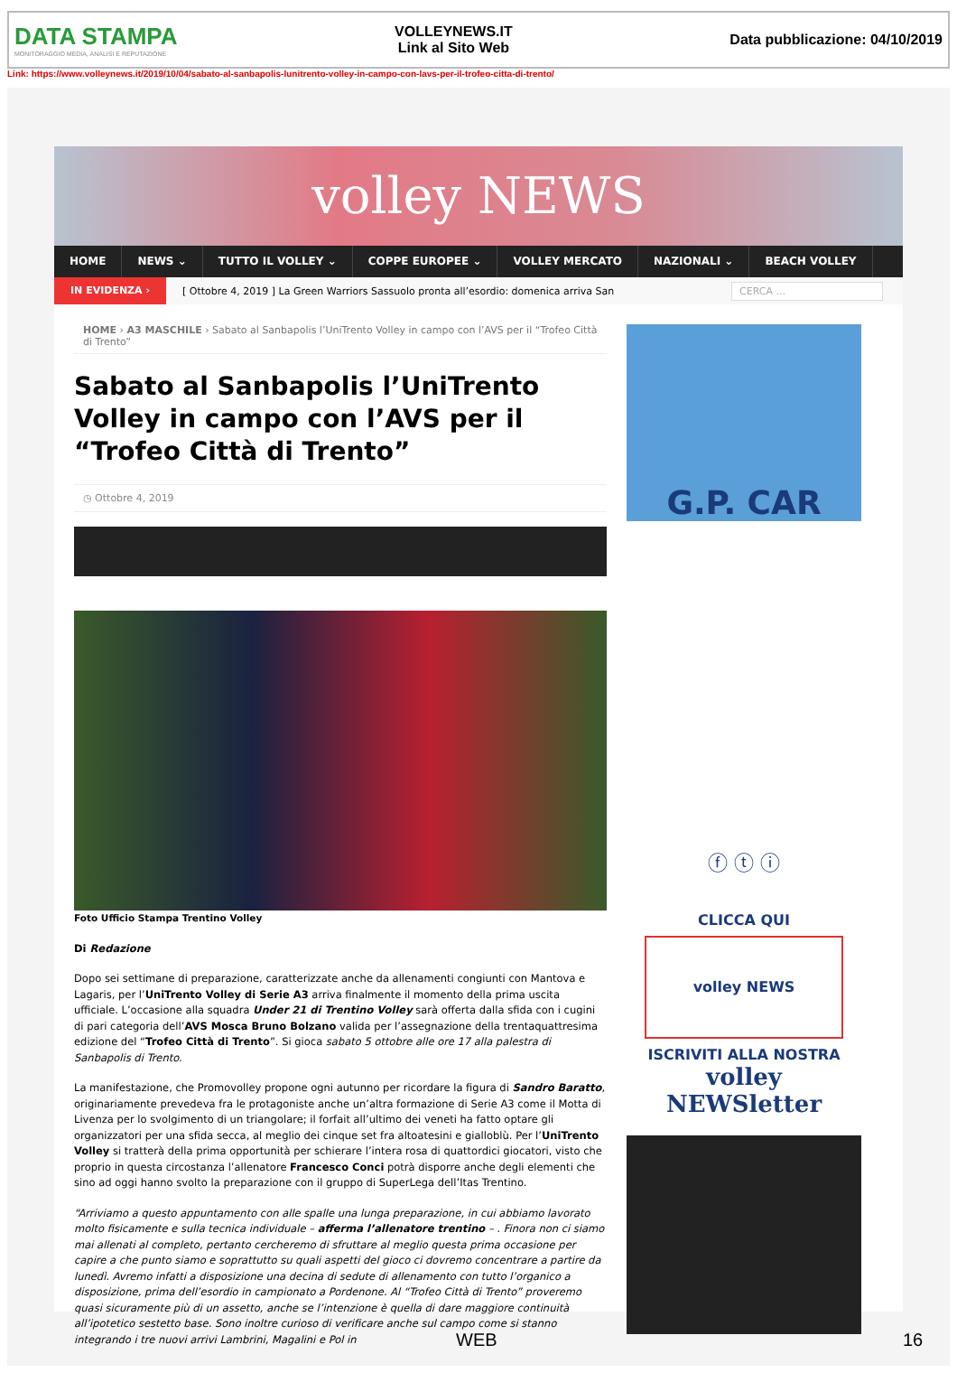DATA STAMPA
MONITORAGGIO MEDIA, ANALISI E REPUTAZIONE
VOLLEYNEWS.IT
Link al Sito Web
Data pubblicazione: 04/10/2019
Link: https://www.volleynews.it/2019/10/04/sabato-al-sanbapolis-lunitrento-volley-in-campo-con-lavs-per-il-trofeo-citta-di-trento/
volley NEWS
HOME NEWS ⌄ TUTTO IL VOLLEY ⌄ COPPE EUROPEE ⌄ VOLLEY MERCATO NAZIONALI ⌄ BEACH VOLLEY
IN EVIDENZA › [ Ottobre 4, 2019 ] La Green Warriors Sassuolo pronta all’esordio: domenica arriva San CERCA ...
HOME › A3 MASCHILE › Sabato al Sanbapolis l’UniTrento Volley in campo con l’AVS per il “Trofeo Città di Trento”
Sabato al Sanbapolis l’UniTrento Volley in campo con l’AVS per il “Trofeo Città di Trento”
◷ Ottobre 4, 2019
Foto Ufficio Stampa Trentino Volley
Di Redazione
Dopo sei settimane di preparazione, caratterizzate anche da allenamenti congiunti con Mantova e Lagaris, per l’UniTrento Volley di Serie A3 arriva finalmente il momento della prima uscita ufficiale. L’occasione alla squadra Under 21 di Trentino Volley sarà offerta dalla sfida con i cugini di pari categoria dell’AVS Mosca Bruno Bolzano valida per l’assegnazione della trentaquattresima edizione del “Trofeo Città di Trento”. Si gioca sabato 5 ottobre alle ore 17 alla palestra di Sanbapolis di Trento.
La manifestazione, che Promovolley propone ogni autunno per ricordare la figura di Sandro Baratto, originariamente prevedeva fra le protagoniste anche un’altra formazione di Serie A3 come il Motta di Livenza per lo svolgimento di un triangolare; il forfait all’ultimo dei veneti ha fatto optare gli organizzatori per una sfida secca, al meglio dei cinque set fra altoatesini e gialloblù. Per l’UniTrento Volley si tratterà della prima opportunità per schierare l’intera rosa di quattordici giocatori, visto che proprio in questa circostanza l’allenatore Francesco Conci potrà disporre anche degli elementi che sino ad oggi hanno svolto la preparazione con il gruppo di SuperLega dell’Itas Trentino.
“Arriviamo a questo appuntamento con alle spalle una lunga preparazione, in cui abbiamo lavorato molto fisicamente e sulla tecnica individuale – afferma l’allenatore trentino – . Finora non ci siamo mai allenati al completo, pertanto cercheremo di sfruttare al meglio questa prima occasione per capire a che punto siamo e soprattutto su quali aspetti del gioco ci dovremo concentrare a partire da lunedì. Avremo infatti a disposizione una decina di sedute di allenamento con tutto l’organico a disposizione, prima dell’esordio in campionato a Pordenone. Al “Trofeo Città di Trento” proveremo quasi sicuramente più di un assetto, anche se l’intenzione è quella di dare maggiore continuità all’ipotetico sestetto base. Sono inoltre curioso di verificare anche sul campo come si stanno integrando i tre nuovi arrivi Lambrini, Magalini e Pol in
G.P. CAR
ⓕ ⓣ ⓘ
CLICCA QUI
volley NEWS
ISCRIVITI ALLA NOSTRA
volley NEWSletter
WEB 16